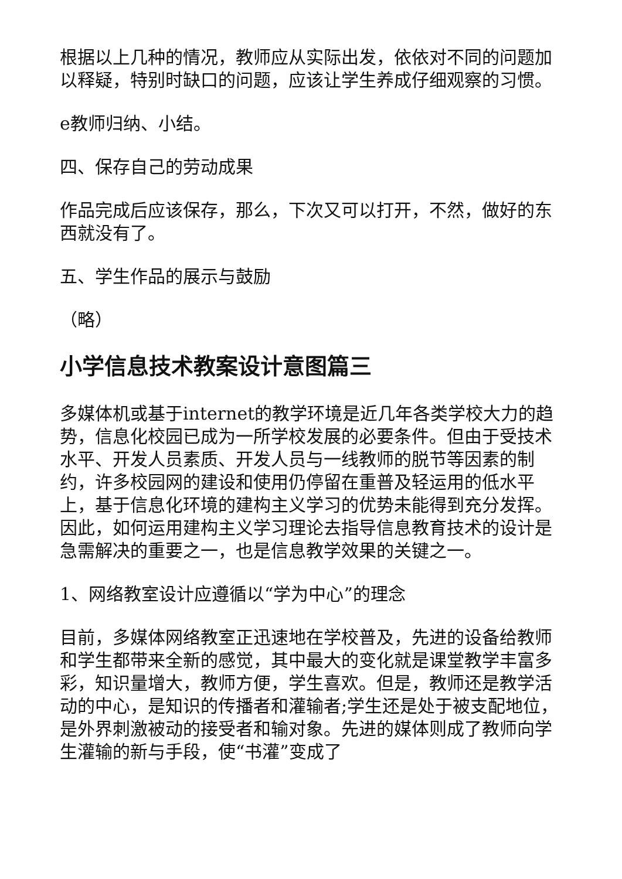根据以上几种的情况，教师应从实际出发，依依对不同的问题加以释疑，特别时缺口的问题，应该让学生养成仔细观察的习惯。
e教师归纳、小结。
四、保存自己的劳动成果
作品完成后应该保存，那么，下次又可以打开，不然，做好的东西就没有了。
五、学生作品的展示与鼓励
（略）
小学信息技术教案设计意图篇三
多媒体机或基于internet的教学环境是近几年各类学校大力的趋势，信息化校园已成为一所学校发展的必要条件。但由于受技术水平、开发人员素质、开发人员与一线教师的脱节等因素的制约，许多校园网的建设和使用仍停留在重普及轻运用的低水平上，基于信息化环境的建构主义学习的优势未能得到充分发挥。因此，如何运用建构主义学习理论去指导信息教育技术的设计是急需解决的重要之一，也是信息教学效果的关键之一。
1、网络教室设计应遵循以“学为中心”的理念
目前，多媒体网络教室正迅速地在学校普及，先进的设备给教师和学生都带来全新的感觉，其中最大的变化就是课堂教学丰富多彩，知识量增大，教师方便，学生喜欢。但是，教师还是教学活动的中心，是知识的传播者和灌输者;学生还是处于被支配地位，是外界刺激被动的接受者和输对象。先进的媒体则成了教师向学生灌输的新与手段，使“书灌”变成了